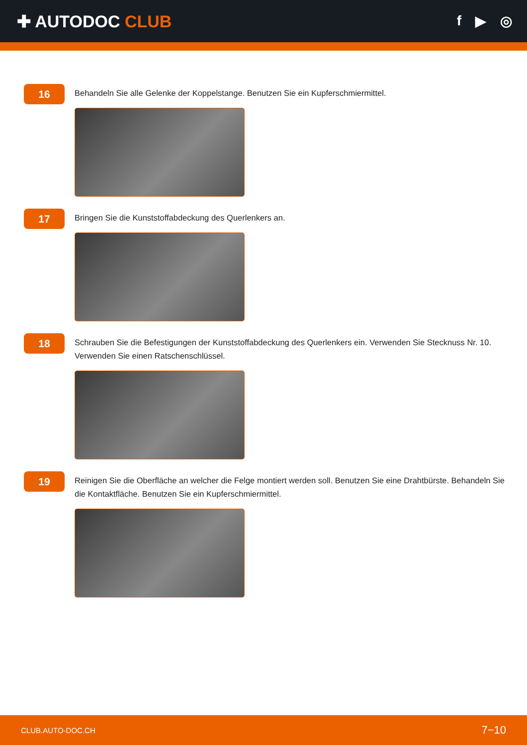✚ AUTODOC CLUB
f ▶ ◎
16
Behandeln Sie alle Gelenke der Koppelstange. Benutzen Sie ein Kupferschmiermittel.
17
Bringen Sie die Kunststoffabdeckung des Querlenkers an.
18
Schrauben Sie die Befestigungen der Kunststoffabdeckung des Querlenkers ein. Verwenden Sie Stecknuss Nr. 10. Verwenden Sie einen Ratschenschlüssel.
19
Reinigen Sie die Oberfläche an welcher die Felge montiert werden soll. Benutzen Sie eine Drahtbürste. Behandeln Sie die Kontaktfläche. Benutzen Sie ein Kupferschmiermittel.
CLUB.AUTO-DOC.CH 7−10